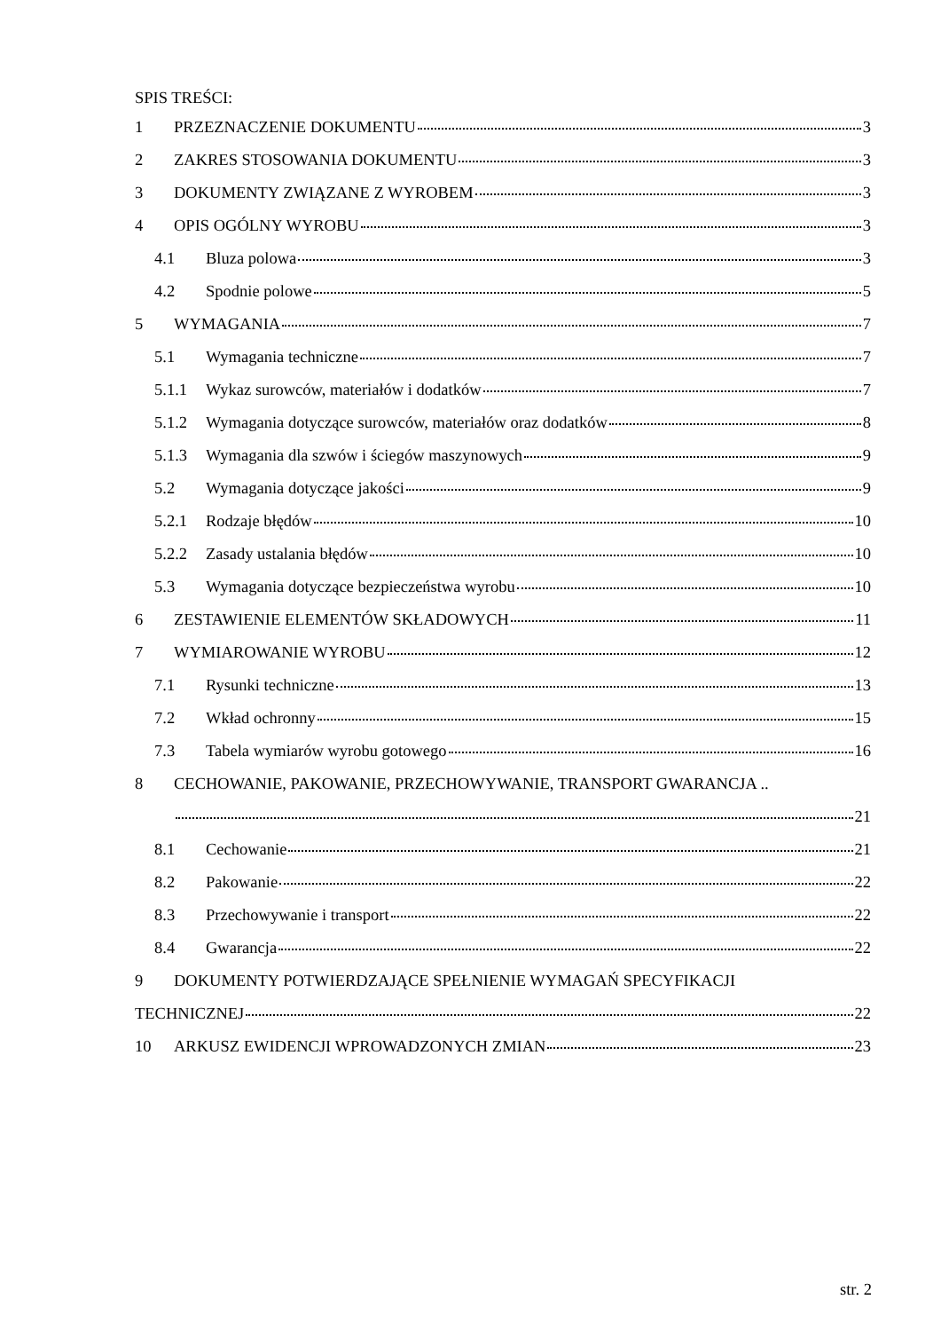SPIS TREŚCI:
1 PRZEZNACZENIE DOKUMENTU 3
2 ZAKRES STOSOWANIA DOKUMENTU 3
3 DOKUMENTY ZWIĄZANE Z WYROBEM 3
4 OPIS OGÓLNY WYROBU 3
4.1 Bluza polowa 3
4.2 Spodnie polowe 5
5 WYMAGANIA 7
5.1 Wymagania techniczne 7
5.1.1 Wykaz surowców, materiałów i dodatków 7
5.1.2 Wymagania dotyczące surowców, materiałów oraz dodatków 8
5.1.3 Wymagania dla szwów i ściegów maszynowych 9
5.2 Wymagania dotyczące jakości 9
5.2.1 Rodzaje błędów 10
5.2.2 Zasady ustalania błędów 10
5.3 Wymagania dotyczące bezpieczeństwa wyrobu 10
6 ZESTAWIENIE ELEMENTÓW SKŁADOWYCH 11
7 WYMIAROWANIE WYROBU 12
7.1 Rysunki techniczne 13
7.2 Wkład ochronny 15
7.3 Tabela wymiarów wyrobu gotowego 16
8 CECHOWANIE, PAKOWANIE, PRZECHOWYWANIE, TRANSPORT GWARANCJA ..
21
8.1 Cechowanie 21
8.2 Pakowanie 22
8.3 Przechowywanie i transport 22
8.4 Gwarancja 22
9 DOKUMENTY POTWIERDZAJĄCE SPEŁNIENIE WYMAGAŃ SPECYFIKACJI
TECHNICZNEJ 22
10 ARKUSZ EWIDENCJI WPROWADZONYCH ZMIAN 23
str. 2